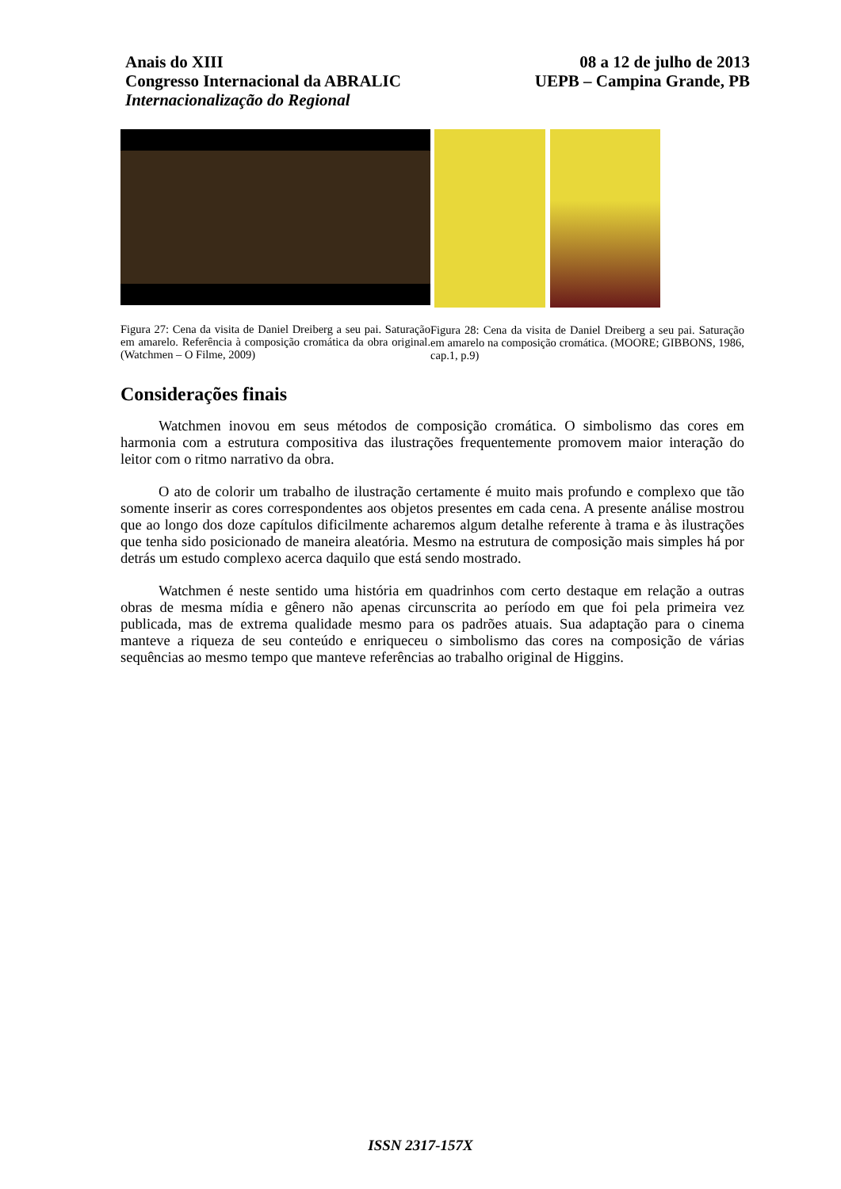Anais do XIII
Congresso Internacional da ABRALIC
Internacionalização do Regional
08 a 12 de julho de 2013
UEPB – Campina Grande, PB
Figura 27: Cena da visita de Daniel Dreiberg a seu pai. Saturação em amarelo. Referência à composição cromática da obra original. (Watchmen – O Filme, 2009)
Figura 28: Cena da visita de Daniel Dreiberg a seu pai. Saturação em amarelo na composição cromática. (MOORE; GIBBONS, 1986, cap.1, p.9)
Considerações finais
Watchmen inovou em seus métodos de composição cromática. O simbolismo das cores em harmonia com a estrutura compositiva das ilustrações frequentemente promovem maior interação do leitor com o ritmo narrativo da obra.
O ato de colorir um trabalho de ilustração certamente é muito mais profundo e complexo que tão somente inserir as cores correspondentes aos objetos presentes em cada cena. A presente análise mostrou que ao longo dos doze capítulos dificilmente acharemos algum detalhe referente à trama e às ilustrações que tenha sido posicionado de maneira aleatória. Mesmo na estrutura de composição mais simples há por detrás um estudo complexo acerca daquilo que está sendo mostrado.
Watchmen é neste sentido uma história em quadrinhos com certo destaque em relação a outras obras de mesma mídia e gênero não apenas circunscrita ao período em que foi pela primeira vez publicada, mas de extrema qualidade mesmo para os padrões atuais. Sua adaptação para o cinema manteve a riqueza de seu conteúdo e enriqueceu o simbolismo das cores na composição de várias sequências ao mesmo tempo que manteve referências ao trabalho original de Higgins.
ISSN 2317-157X